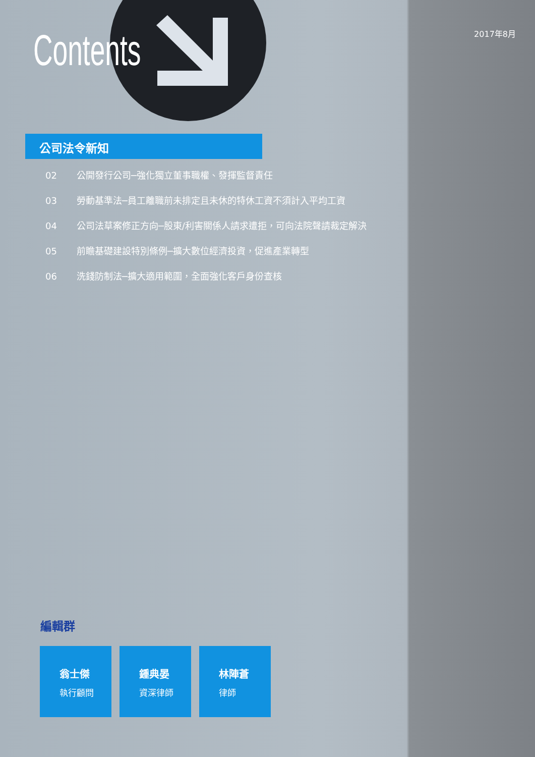Contents 2017年8月
公司法令新知
02 公開發行公司─強化獨立董事職權、發揮監督責任
03 勞動基準法─員工離職前未排定且未休的特休工資不須計入平均工資
04 公司法草案修正方向─股東/利害關係人請求遭拒，可向法院聲請裁定解決
05 前瞻基礎建設特別條例─擴大數位經濟投資，促進產業轉型
06 洗錢防制法─擴大適用範圍，全面強化客戶身份查核
編輯群
翁士傑
執行顧問
鍾典晏
資深律師
林陣蒼
律師